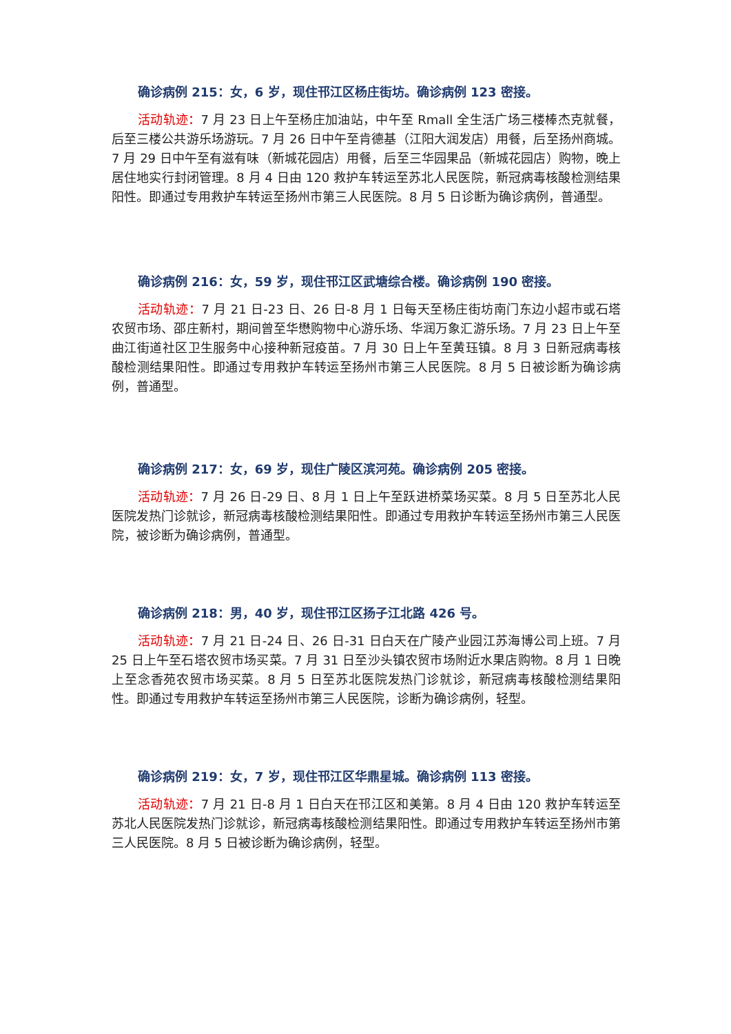确诊病例 215：女，6 岁，现住邗江区杨庄街坊。确诊病例 123 密接。
活动轨迹：7 月 23 日上午至杨庄加油站，中午至 Rmall 全生活广场三楼棒杰克就餐，后至三楼公共游乐场游玩。7 月 26 日中午至肯德基（江阳大润发店）用餐，后至扬州商城。7 月 29 日中午至有滋有味（新城花园店）用餐，后至三华园果品（新城花园店）购物，晚上居住地实行封闭管理。8 月 4 日由 120 救护车转运至苏北人民医院，新冠病毒核酸检测结果阳性。即通过专用救护车转运至扬州市第三人民医院。8 月 5 日诊断为确诊病例，普通型。
确诊病例 216：女，59 岁，现住邗江区武塘综合楼。确诊病例 190 密接。
活动轨迹：7 月 21 日-23 日、26 日-8 月 1 日每天至杨庄街坊南门东边小超市或石塔农贸市场、邵庄新村，期间曾至华懋购物中心游乐场、华润万象汇游乐场。7 月 23 日上午至曲江街道社区卫生服务中心接种新冠疫苗。7 月 30 日上午至黄珏镇。8 月 3 日新冠病毒核酸检测结果阳性。即通过专用救护车转运至扬州市第三人民医院。8 月 5 日被诊断为确诊病例，普通型。
确诊病例 217：女，69 岁，现住广陵区滨河苑。确诊病例 205 密接。
活动轨迹：7 月 26 日-29 日、8 月 1 日上午至跃进桥菜场买菜。8 月 5 日至苏北人民医院发热门诊就诊，新冠病毒核酸检测结果阳性。即通过专用救护车转运至扬州市第三人民医院，被诊断为确诊病例，普通型。
确诊病例 218：男，40 岁，现住邗江区扬子江北路 426 号。
活动轨迹：7 月 21 日-24 日、26 日-31 日白天在广陵产业园江苏海博公司上班。7 月 25 日上午至石塔农贸市场买菜。7 月 31 日至沙头镇农贸市场附近水果店购物。8 月 1 日晚上至念香苑农贸市场买菜。8 月 5 日至苏北医院发热门诊就诊，新冠病毒核酸检测结果阳性。即通过专用救护车转运至扬州市第三人民医院，诊断为确诊病例，轻型。
确诊病例 219：女，7 岁，现住邗江区华鼎星城。确诊病例 113 密接。
活动轨迹：7 月 21 日-8 月 1 日白天在邗江区和美第。8 月 4 日由 120 救护车转运至苏北人民医院发热门诊就诊，新冠病毒核酸检测结果阳性。即通过专用救护车转运至扬州市第三人民医院。8 月 5 日被诊断为确诊病例，轻型。